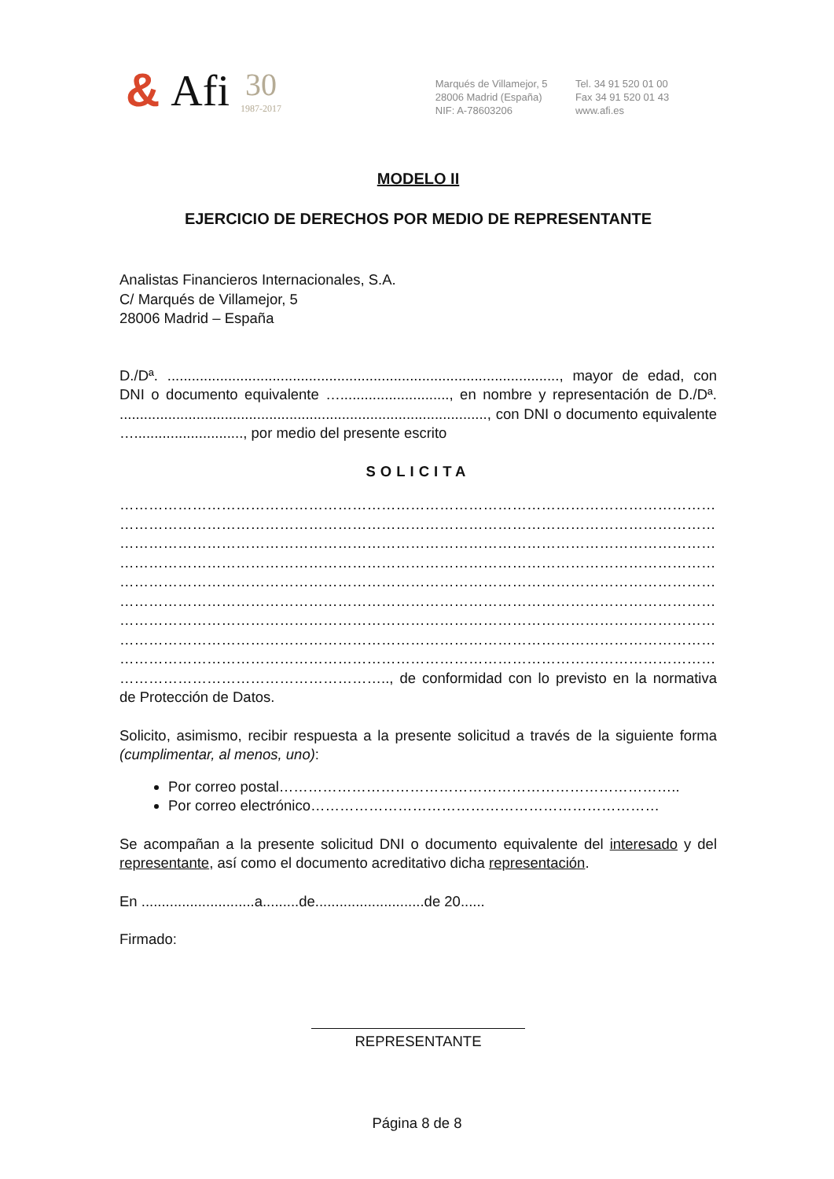& Afi
30
1987-2017
Marqués de Villamejor, 5
28006 Madrid (España)
NIF: A-78603206
Tel. 34 91 520 01 00
Fax 34 91 520 01 43
www.afi.es
MODELO II
EJERCICIO DE DERECHOS POR MEDIO DE REPRESENTANTE
Analistas Financieros Internacionales, S.A.
C/ Marqués de Villamejor, 5
28006 Madrid – España
D./Dª. ................................................................................................., mayor de edad, con DNI o documento equivalente …..........................., en nombre y representación de D./Dª. ..........................................................................................., con DNI o documento equivalente …..........................., por medio del presente escrito
SOLICITA
……………………………………………………………………………………………………………………
……………………………………………………………………………………………………………………
……………………………………………………………………………………………………………………
……………………………………………………………………………………………………………………
……………………………………………………………………………………………………………………
……………………………………………………………………………………………………………………
……………………………………………………………………………………………………………………
……………………………………………………………………………………………………………………
……………………………………………………………………………………………………………………
……………………………………………….., de conformidad con lo previsto en la normativa de Protección de Datos.
Solicito, asimismo, recibir respuesta a la presente solicitud a través de la siguiente forma (cumplimentar, al menos, uno):
Por correo postal………………………………………………………………………..
Por correo electrónico………………………………………………………………
Se acompañan a la presente solicitud DNI o documento equivalente del interesado y del representante, así como el documento acreditativo dicha representación.
En ............................a.........de...........................de 20......
Firmado:
REPRESENTANTE
Página 8 de 8